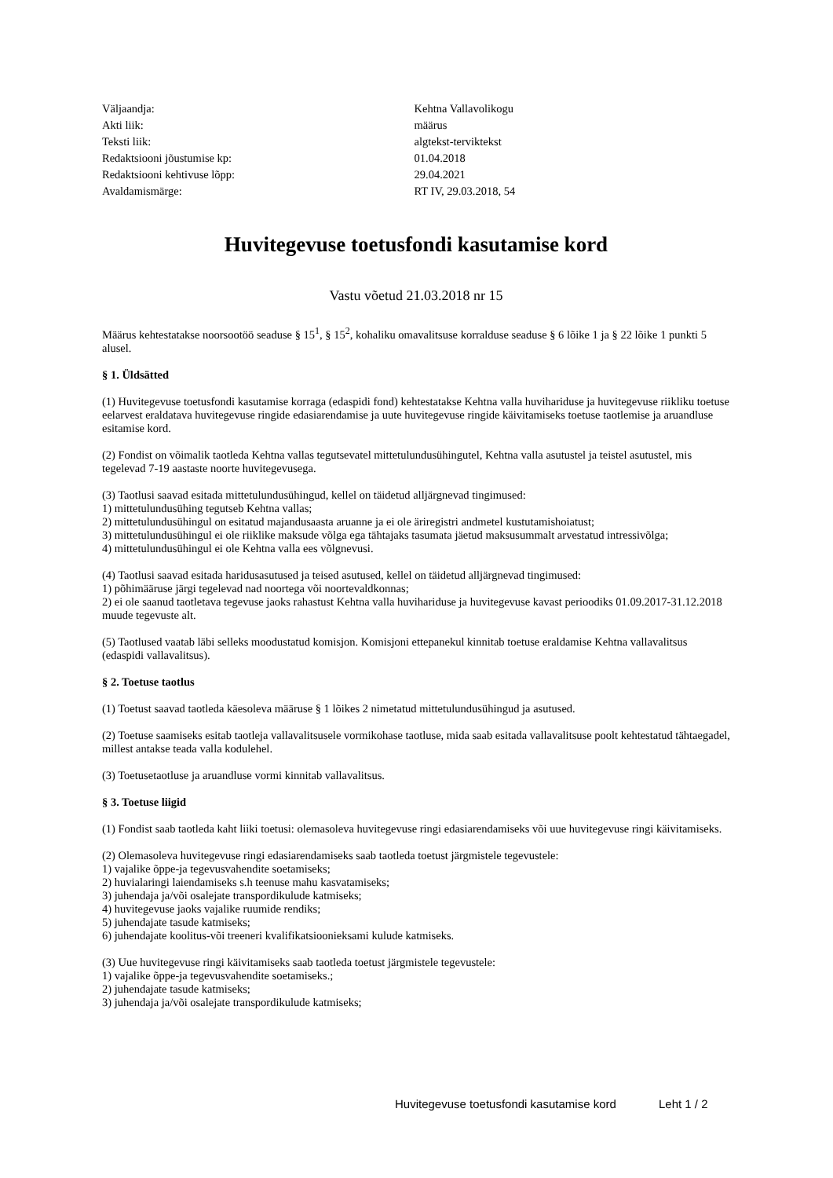| Väljaandja: | Kehtna Vallavolikogu |
| Akti liik: | määrus |
| Teksti liik: | algtekst-terviktekst |
| Redaktsiooni jõustumise kp: | 01.04.2018 |
| Redaktsiooni kehtivuse lõpp: | 29.04.2021 |
| Avaldamismärge: | RT IV, 29.03.2018, 54 |
Huvitegevuse toetusfondi kasutamise kord
Vastu võetud 21.03.2018 nr 15
Määrus kehtestatakse noorsootöö seaduse § 15<sup>1</sup>, § 15<sup>2</sup>, kohaliku omavalitsuse korralduse seaduse § 6 lõike 1 ja § 22 lõike 1 punkti 5 alusel.
§ 1. Üldsätted
(1) Huvitegevuse toetusfondi kasutamise korraga (edaspidi fond) kehtestatakse Kehtna valla huvihariduse ja huvitegevuse riikliku toetuse eelarvest eraldatava huvitegevuse ringide edasiarendamise ja uute huvitegevuse ringide käivitamiseks toetuse taotlemise ja aruandluse esitamise kord.
(2) Fondist on võimalik taotleda Kehtna vallas tegutsevatel mittetulundusühingutel, Kehtna valla asutustel ja teistel asutustel, mis tegelevad 7-19 aastaste noorte huvitegevusega.
(3) Taotlusi saavad esitada mittetulundusühingud, kellel on täidetud alljärgnevad tingimused:
1) mittetulundusühing tegutseb Kehtna vallas;
2) mittetulundusühingul on esitatud majandusaasta aruanne ja ei ole äriregistri andmetel kustutamishoiatust;
3) mittetulundusühingul ei ole riiklike maksude võlga ega tähtajaks tasumata jäetud maksusummalt arvestatud intressivõlga;
4) mittetulundusühingul ei ole Kehtna valla ees võlgnevusi.
(4) Taotlusi saavad esitada haridusasutused ja teised asutused, kellel on täidetud alljärgnevad tingimused:
1) põhimääruse järgi tegelevad nad noortega või noortevaldkonnas;
2) ei ole saanud taotletava tegevuse jaoks rahastust Kehtna valla huvihariduse ja huvitegevuse kavast perioodiks 01.09.2017-31.12.2018 muude tegevuste alt.
(5) Taotlused vaatab läbi selleks moodustatud komisjon. Komisjoni ettepanekul kinnitab toetuse eraldamise Kehtna vallavalitsus (edaspidi vallavalitsus).
§ 2. Toetuse taotlus
(1) Toetust saavad taotleda käesoleva määruse § 1 lõikes 2 nimetatud mittetulundusühingud ja asutused.
(2) Toetuse saamiseks esitab taotleja vallavalitsusele vormikohase taotluse, mida saab esitada vallavalitsuse poolt kehtestatud tähtaegadel, millest antakse teada valla kodulehel.
(3) Toetusetaotluse ja aruandluse vormi kinnitab vallavalitsus.
§ 3. Toetuse liigid
(1) Fondist saab taotleda kaht liiki toetusi: olemasoleva huvitegevuse ringi edasiarendamiseks või uue huvitegevuse ringi käivitamiseks.
(2) Olemasoleva huvitegevuse ringi edasiarendamiseks saab taotleda toetust järgmistele tegevustele:
1) vajalike õppe-ja tegevusvahendite soetamiseks;
2) huvialaringi laiendamiseks s.h teenuse mahu kasvatamiseks;
3) juhendaja ja/või osalejate transpordikulude katmiseks;
4) huvitegevuse jaoks vajalike ruumide rendiks;
5) juhendajate tasude katmiseks;
6) juhendajate koolitus-või treeneri kvalifikatsioonieksami kulude katmiseks.
(3) Uue huvitegevuse ringi käivitamiseks saab taotleda toetust järgmistele tegevustele:
1) vajalike õppe-ja tegevusvahendite soetamiseks.;
2) juhendajate tasude katmiseks;
3) juhendaja ja/või osalejate transpordikulude katmiseks;
Huvitegevuse toetusfondi kasutamise kord Leht 1 / 2